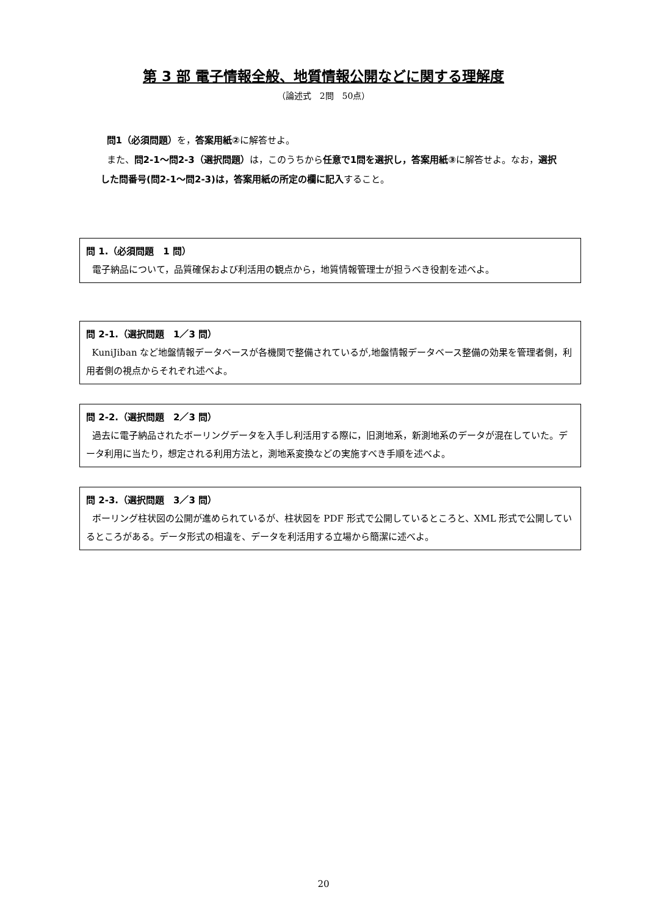第 3 部 電子情報全般、地質情報公開などに関する理解度
（論述式　2問　50点）
問1（必須問題）を，答案用紙②に解答せよ。
また、問2-1～問2-3（選択問題）は，このうちから任意で1問を選択し，答案用紙③に解答せよ。なお，選択した問番号(問2-1～問2-3)は，答案用紙の所定の欄に記入すること。
問 1.（必須問題　1 問）
電子納品について，品質確保および利活用の観点から，地質情報管理士が担うべき役割を述べよ。
問 2-1.（選択問題　1／3 問）
KuniJiban など地盤情報データベースが各機関で整備されているが,地盤情報データベース整備の効果を管理者側，利用者側の視点からそれぞれ述べよ。
問 2-2.（選択問題　2／3 問）
過去に電子納品されたボーリングデータを入手し利活用する際に，旧測地系，新測地系のデータが混在していた。データ利用に当たり，想定される利用方法と，測地系変換などの実施すべき手順を述べよ。
問 2-3.（選択問題　3／3 問）
ボーリング柱状図の公開が進められているが、柱状図を PDF 形式で公開しているところと、XML 形式で公開しているところがある。データ形式の相違を、データを利活用する立場から簡潔に述べよ。
20